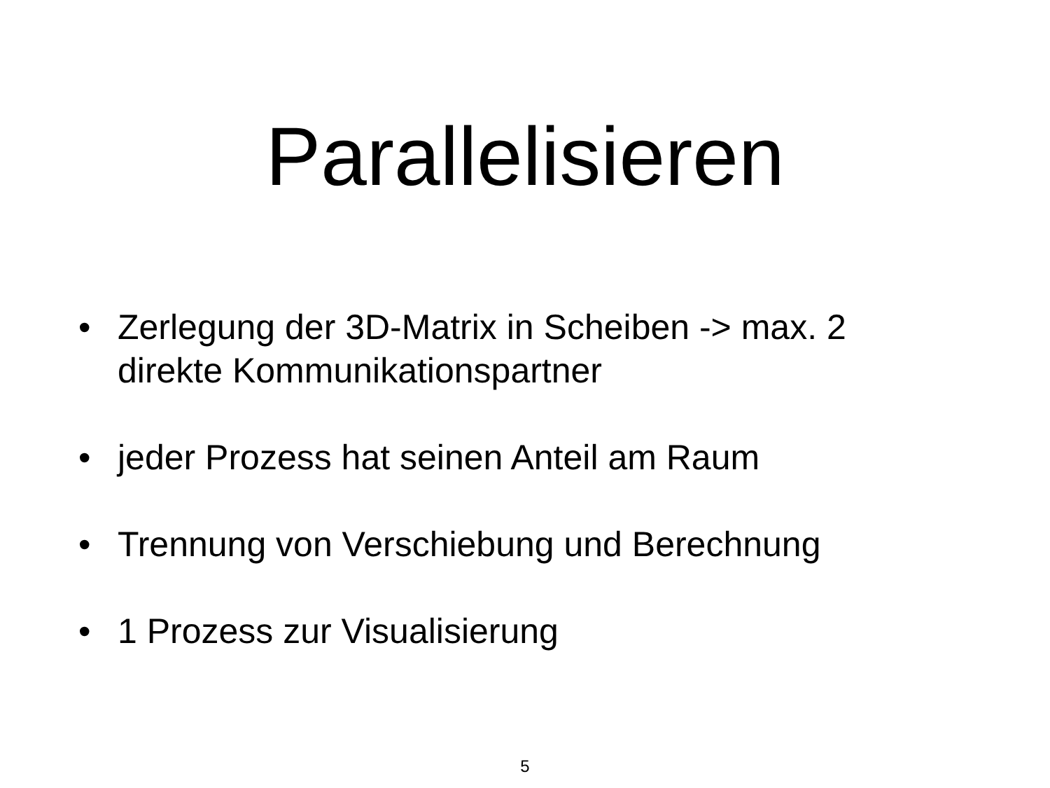Parallelisieren
• Zerlegung der 3D-Matrix in Scheiben -> max. 2 direkte Kommunikationspartner
• jeder Prozess hat seinen Anteil am Raum
• Trennung von Verschiebung und Berechnung
• 1 Prozess zur Visualisierung
5